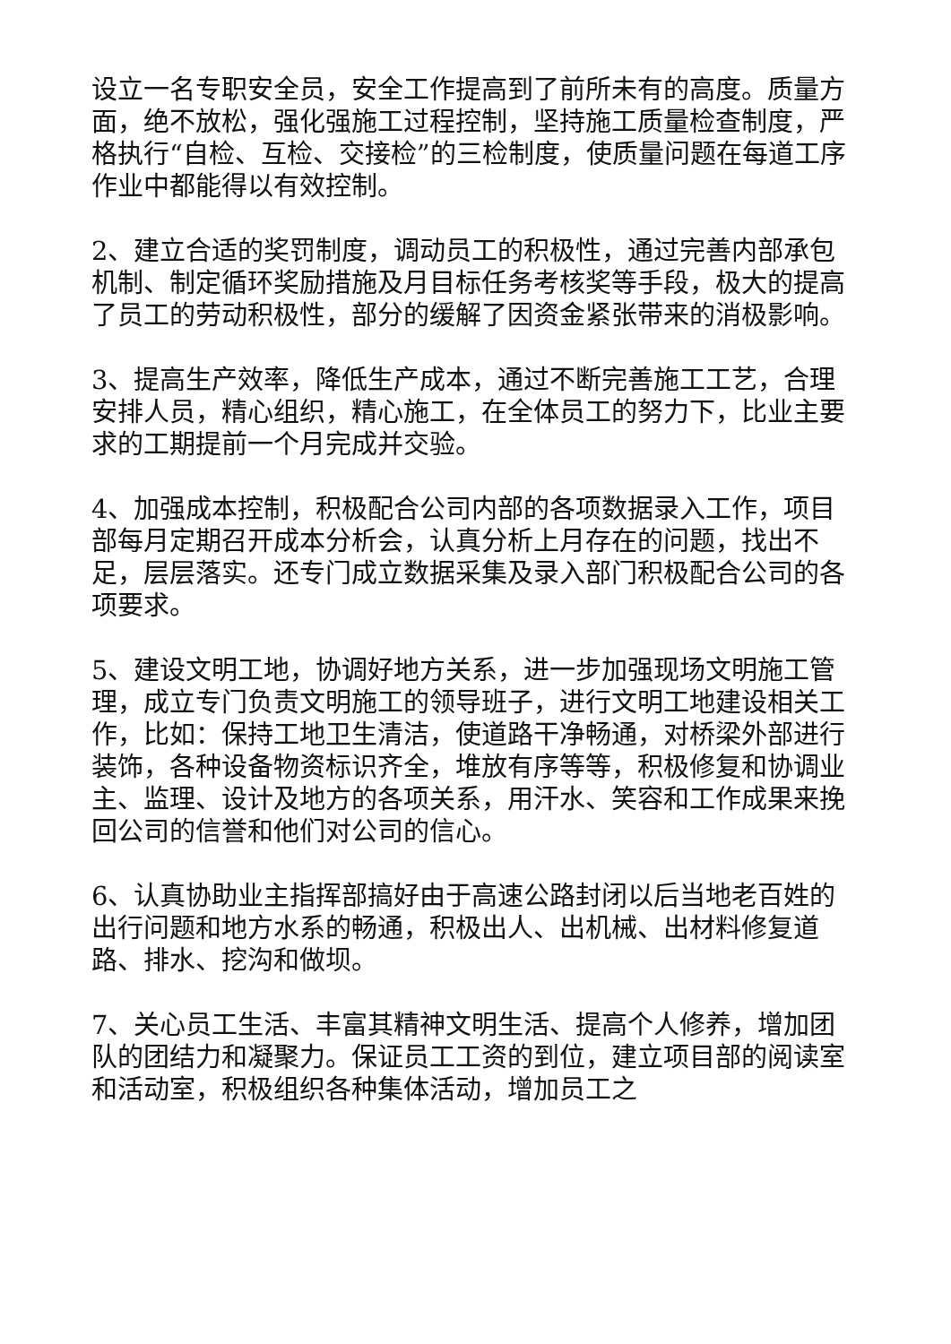设立一名专职安全员，安全工作提高到了前所未有的高度。质量方面，绝不放松，强化强施工过程控制，坚持施工质量检查制度，严格执行“自检、互检、交接检”的三检制度，使质量问题在每道工序作业中都能得以有效控制。
2、建立合适的奖罚制度，调动员工的积极性，通过完善内部承包机制、制定循环奖励措施及月目标任务考核奖等手段，极大的提高了员工的劳动积极性，部分的缓解了因资金紧张带来的消极影响。
3、提高生产效率，降低生产成本，通过不断完善施工工艺，合理安排人员，精心组织，精心施工，在全体员工的努力下，比业主要求的工期提前一个月完成并交验。
4、加强成本控制，积极配合公司内部的各项数据录入工作，项目部每月定期召开成本分析会，认真分析上月存在的问题，找出不足，层层落实。还专门成立数据采集及录入部门积极配合公司的各项要求。
5、建设文明工地，协调好地方关系，进一步加强现场文明施工管理，成立专门负责文明施工的领导班子，进行文明工地建设相关工作，比如：保持工地卫生清洁，使道路干净畅通，对桥梁外部进行装饰，各种设备物资标识齐全，堆放有序等等，积极修复和协调业主、监理、设计及地方的各项关系，用汗水、笑容和工作成果来挽回公司的信誉和他们对公司的信心。
6、认真协助业主指挥部搞好由于高速公路封闭以后当地老百姓的出行问题和地方水系的畅通，积极出人、出机械、出材料修复道路、排水、挖沟和做坝。
7、关心员工生活、丰富其精神文明生活、提高个人修养，增加团队的团结力和凝聚力。保证员工工资的到位，建立项目部的阅读室和活动室，积极组织各种集体活动，增加员工之